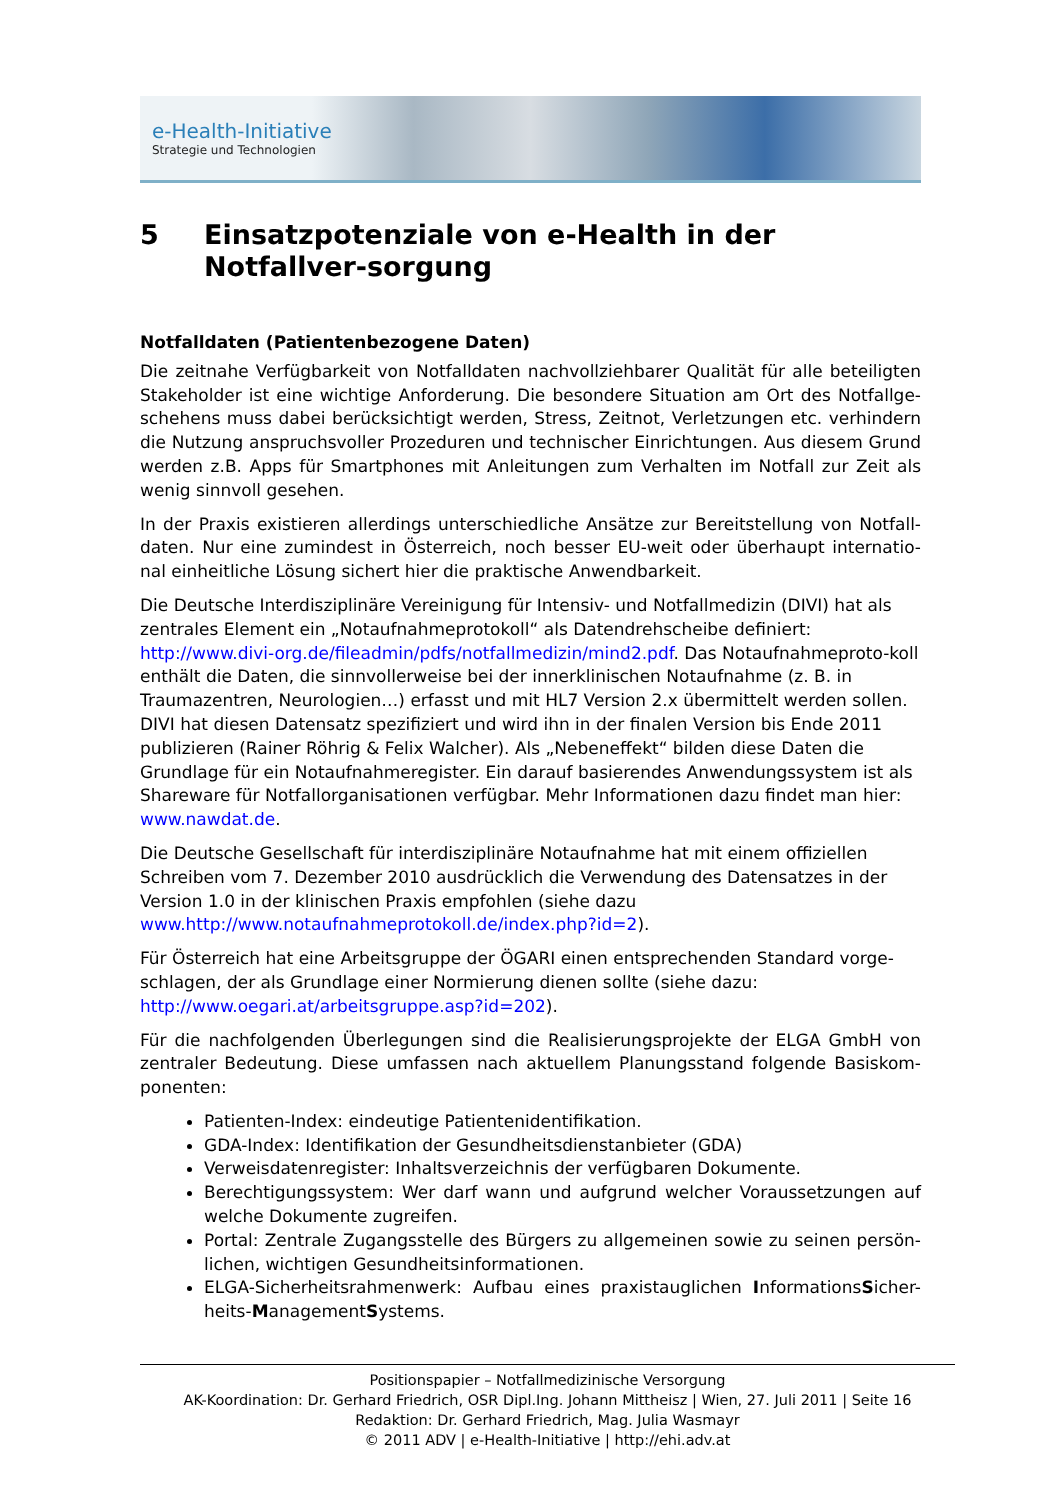e-Health-Initiative
Strategie und Technologien
5 Einsatzpotenziale von e-Health in der Notfallver-sorgung
Notfalldaten (Patientenbezogene Daten)
Die zeitnahe Verfügbarkeit von Notfalldaten nachvollziehbarer Qualität für alle beteiligten Stakeholder ist eine wichtige Anforderung. Die besondere Situation am Ort des Notfallge-schehens muss dabei berücksichtigt werden, Stress, Zeitnot, Verletzungen etc. verhindern die Nutzung anspruchsvoller Prozeduren und technischer Einrichtungen. Aus diesem Grund werden z.B. Apps für Smartphones mit Anleitungen zum Verhalten im Notfall zur Zeit als wenig sinnvoll gesehen.
In der Praxis existieren allerdings unterschiedliche Ansätze zur Bereitstellung von Notfall-daten. Nur eine zumindest in Österreich, noch besser EU-weit oder überhaupt internatio-nal einheitliche Lösung sichert hier die praktische Anwendbarkeit.
Die Deutsche Interdisziplinäre Vereinigung für Intensiv- und Notfallmedizin (DIVI) hat als zentrales Element ein „Notaufnahmeprotokoll“ als Datendrehscheibe definiert: http://www.divi-org.de/fileadmin/pdfs/notfallmedizin/mind2.pdf. Das Notaufnahmeproto-koll enthält die Daten, die sinnvollerweise bei der innerklinischen Notaufnahme (z. B. in Traumazentren, Neurologien…) erfasst und mit HL7 Version 2.x übermittelt werden sollen. DIVI hat diesen Datensatz spezifiziert und wird ihn in der finalen Version bis Ende 2011 publizieren (Rainer Röhrig & Felix Walcher). Als „Nebeneffekt“ bilden diese Daten die Grundlage für ein Notaufnahmeregister. Ein darauf basierendes Anwendungssystem ist als Shareware für Notfallorganisationen verfügbar. Mehr Informationen dazu findet man hier: www.nawdat.de.
Die Deutsche Gesellschaft für interdisziplinäre Notaufnahme hat mit einem offiziellen Schreiben vom 7. Dezember 2010 ausdrücklich die Verwendung des Datensatzes in der Version 1.0 in der klinischen Praxis empfohlen (siehe dazu www.http://www.notaufnahmeprotokoll.de/index.php?id=2).
Für Österreich hat eine Arbeitsgruppe der ÖGARI einen entsprechenden Standard vorge-schlagen, der als Grundlage einer Normierung dienen sollte (siehe dazu: http://www.oegari.at/arbeitsgruppe.asp?id=202).
Für die nachfolgenden Überlegungen sind die Realisierungsprojekte der ELGA GmbH von zentraler Bedeutung. Diese umfassen nach aktuellem Planungsstand folgende Basiskom-ponenten:
Patienten-Index: eindeutige Patientenidentifikation.
GDA-Index: Identifikation der Gesundheitsdienstanbieter (GDA)
Verweisdatenregister: Inhaltsverzeichnis der verfügbaren Dokumente.
Berechtigungssystem: Wer darf wann und aufgrund welcher Voraussetzungen auf welche Dokumente zugreifen.
Portal: Zentrale Zugangsstelle des Bürgers zu allgemeinen sowie zu seinen persön-lichen, wichtigen Gesundheitsinformationen.
ELGA-Sicherheitsrahmenwerk: Aufbau eines praxistauglichen InformationsSicher-heits-ManagementSystems.
Positionspapier – Notfallmedizinische Versorgung
AK-Koordination: Dr. Gerhard Friedrich, OSR Dipl.Ing. Johann Mittheisz | Wien, 27. Juli 2011 | Seite 16
Redaktion: Dr. Gerhard Friedrich, Mag. Julia Wasmayr
© 2011 ADV | e-Health-Initiative | http://ehi.adv.at